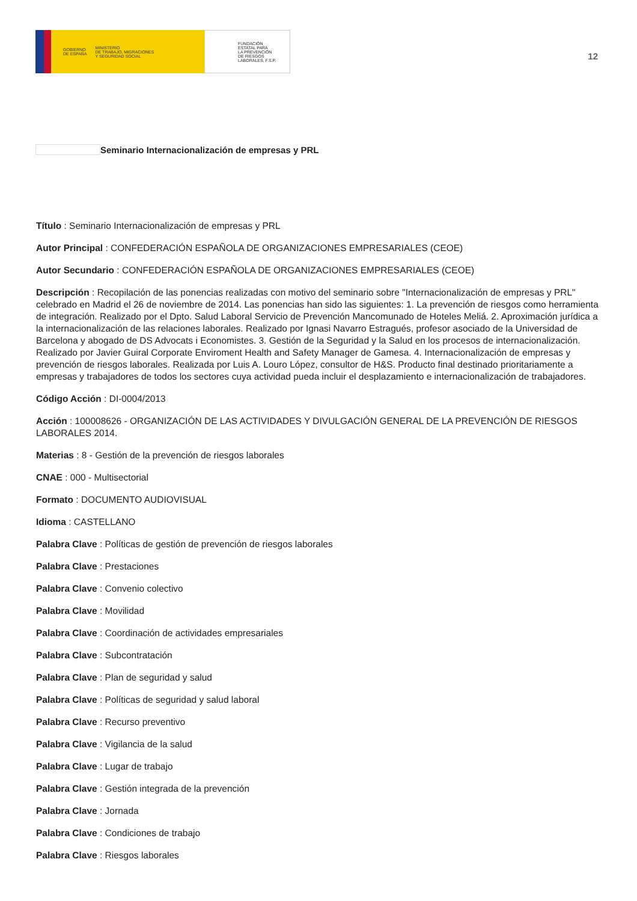GOBIERNO
DE ESPAÑA MINISTERIO
DE TRABAJO, MIGRACIONES
Y SEGURIDAD SOCIAL
FUNDACIÓN
ESTATAL PARA
LA PREVENCIÓN
DE RIESGOS
LABORALES, F.S.P.
12
Seminario Internacionalización de empresas y PRL
Título : Seminario Internacionalización de empresas y PRL
Autor Principal : CONFEDERACIÓN ESPAÑOLA DE ORGANIZACIONES EMPRESARIALES (CEOE)
Autor Secundario : CONFEDERACIÓN ESPAÑOLA DE ORGANIZACIONES EMPRESARIALES (CEOE)
Descripción : Recopilación de las ponencias realizadas con motivo del seminario sobre "Internacionalización de empresas y PRL" celebrado en Madrid el 26 de noviembre de 2014. Las ponencias han sido las siguientes: 1. La prevención de riesgos como herramienta de integración. Realizado por el Dpto. Salud Laboral Servicio de Prevención Mancomunado de Hoteles Meliá. 2. Aproximación jurídica a la internacionalización de las relaciones laborales. Realizado por Ignasi Navarro Estragués, profesor asociado de la Universidad de Barcelona y abogado de DS Advocats i Economistes. 3. Gestión de la Seguridad y la Salud en los procesos de internacionalización. Realizado por Javier Guiral Corporate Enviroment Health and Safety Manager de Gamesa. 4. Internacionalización de empresas y prevención de riesgos laborales. Realizada por Luis A. Louro López, consultor de H&S. Producto final destinado prioritariamente a empresas y trabajadores de todos los sectores cuya actividad pueda incluir el desplazamiento e internacionalización de trabajadores.
Código Acción : DI-0004/2013
Acción : 100008626 - ORGANIZACIÓN DE LAS ACTIVIDADES Y DIVULGACIÓN GENERAL DE LA PREVENCIÓN DE RIESGOS LABORALES 2014.
Materias : 8 - Gestión de la prevención de riesgos laborales
CNAE : 000 - Multisectorial
Formato : DOCUMENTO AUDIOVISUAL
Idioma : CASTELLANO
Palabra Clave : Políticas de gestión de prevención de riesgos laborales
Palabra Clave : Prestaciones
Palabra Clave : Convenio colectivo
Palabra Clave : Movilidad
Palabra Clave : Coordinación de actividades empresariales
Palabra Clave : Subcontratación
Palabra Clave : Plan de seguridad y salud
Palabra Clave : Políticas de seguridad y salud laboral
Palabra Clave : Recurso preventivo
Palabra Clave : Vigilancia de la salud
Palabra Clave : Lugar de trabajo
Palabra Clave : Gestión integrada de la prevención
Palabra Clave : Jornada
Palabra Clave : Condiciones de trabajo
Palabra Clave : Riesgos laborales